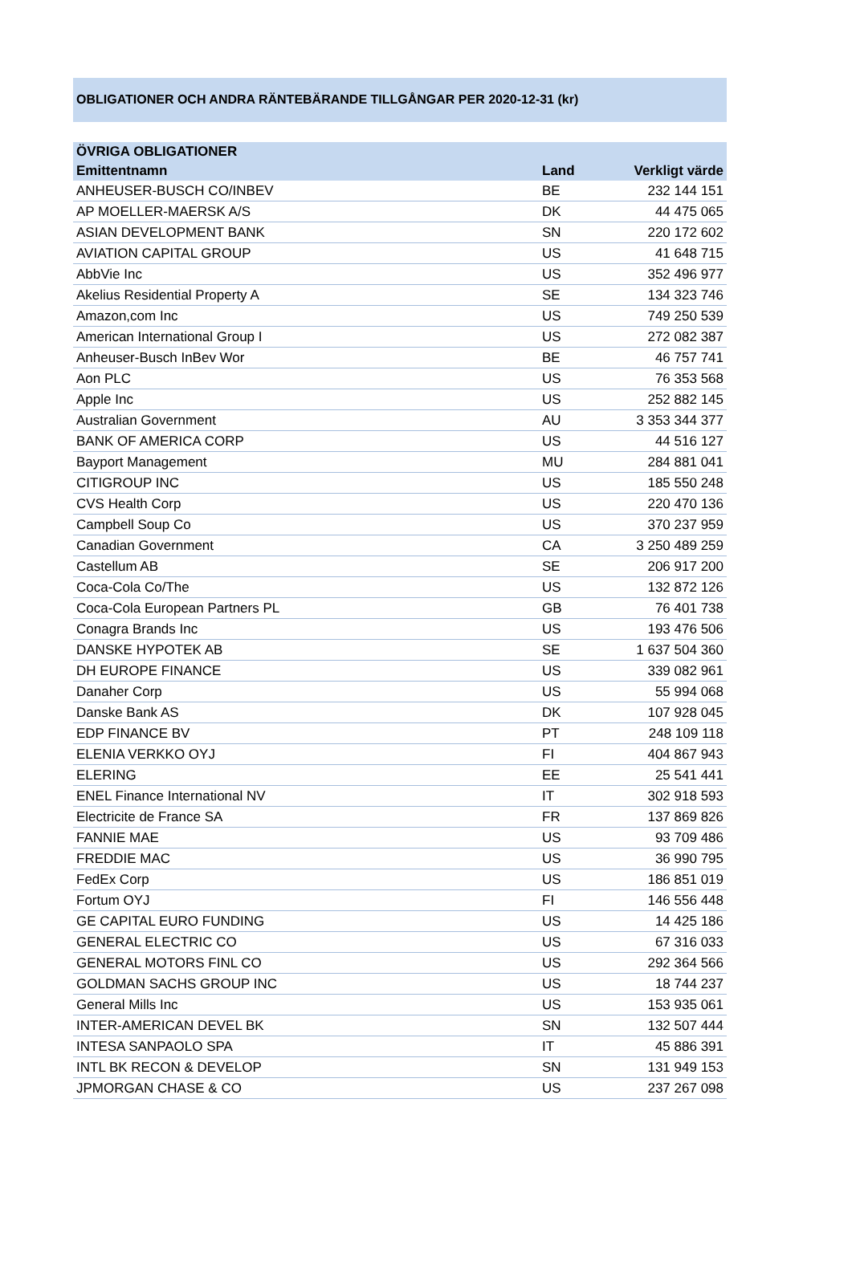OBLIGATIONER OCH ANDRA RÄNTEBÄRANDE TILLGÅNGAR PER 2020-12-31 (kr)
| ÖVRIGA OBLIGATIONER | | |
| --- | --- | --- |
| Emittentnamn | Land | Verkligt värde |
| ANHEUSER-BUSCH CO/INBEV | BE | 232 144 151 |
| AP MOELLER-MAERSK A/S | DK | 44 475 065 |
| ASIAN DEVELOPMENT BANK | SN | 220 172 602 |
| AVIATION CAPITAL GROUP | US | 41 648 715 |
| AbbVie Inc | US | 352 496 977 |
| Akelius Residential Property A | SE | 134 323 746 |
| Amazon,com Inc | US | 749 250 539 |
| American International Group I | US | 272 082 387 |
| Anheuser-Busch InBev Wor | BE | 46 757 741 |
| Aon PLC | US | 76 353 568 |
| Apple Inc | US | 252 882 145 |
| Australian Government | AU | 3 353 344 377 |
| BANK OF AMERICA CORP | US | 44 516 127 |
| Bayport Management | MU | 284 881 041 |
| CITIGROUP INC | US | 185 550 248 |
| CVS Health Corp | US | 220 470 136 |
| Campbell Soup Co | US | 370 237 959 |
| Canadian Government | CA | 3 250 489 259 |
| Castellum AB | SE | 206 917 200 |
| Coca-Cola Co/The | US | 132 872 126 |
| Coca-Cola European Partners PL | GB | 76 401 738 |
| Conagra Brands Inc | US | 193 476 506 |
| DANSKE HYPOTEK AB | SE | 1 637 504 360 |
| DH EUROPE FINANCE | US | 339 082 961 |
| Danaher Corp | US | 55 994 068 |
| Danske Bank AS | DK | 107 928 045 |
| EDP FINANCE BV | PT | 248 109 118 |
| ELENIA VERKKO OYJ | FI | 404 867 943 |
| ELERING | EE | 25 541 441 |
| ENEL Finance International NV | IT | 302 918 593 |
| Electricite de France SA | FR | 137 869 826 |
| FANNIE MAE | US | 93 709 486 |
| FREDDIE MAC | US | 36 990 795 |
| FedEx Corp | US | 186 851 019 |
| Fortum OYJ | FI | 146 556 448 |
| GE CAPITAL EURO FUNDING | US | 14 425 186 |
| GENERAL ELECTRIC CO | US | 67 316 033 |
| GENERAL MOTORS FINL CO | US | 292 364 566 |
| GOLDMAN SACHS GROUP INC | US | 18 744 237 |
| General Mills Inc | US | 153 935 061 |
| INTER-AMERICAN DEVEL BK | SN | 132 507 444 |
| INTESA SANPAOLO SPA | IT | 45 886 391 |
| INTL BK RECON & DEVELOP | SN | 131 949 153 |
| JPMORGAN CHASE & CO | US | 237 267 098 |